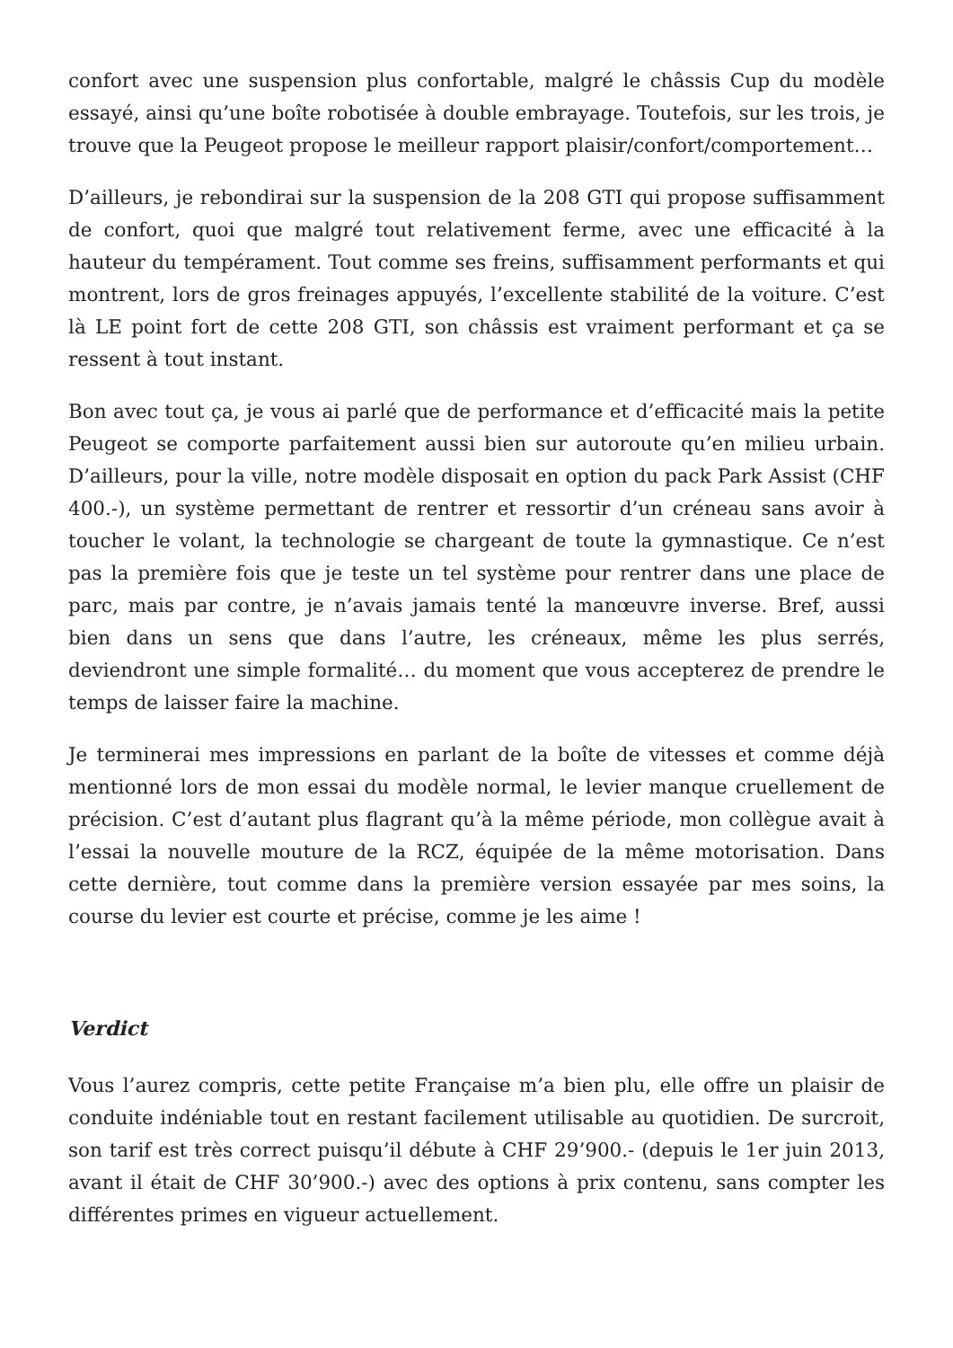confort avec une suspension plus confortable, malgré le châssis Cup du modèle essayé, ainsi qu’une boîte robotisée à double embrayage. Toutefois, sur les trois, je trouve que la Peugeot propose le meilleur rapport plaisir/confort/comportement…
D’ailleurs, je rebondirai sur la suspension de la 208 GTI qui propose suffisamment de confort, quoi que malgré tout relativement ferme, avec une efficacité à la hauteur du tempérament. Tout comme ses freins, suffisamment performants et qui montrent, lors de gros freinages appuyés, l’excellente stabilité de la voiture. C’est là LE point fort de cette 208 GTI, son châssis est vraiment performant et ça se ressent à tout instant.
Bon avec tout ça, je vous ai parlé que de performance et d’efficacité mais la petite Peugeot se comporte parfaitement aussi bien sur autoroute qu’en milieu urbain. D’ailleurs, pour la ville, notre modèle disposait en option du pack Park Assist (CHF 400.-), un système permettant de rentrer et ressortir d’un créneau sans avoir à toucher le volant, la technologie se chargeant de toute la gymnastique. Ce n’est pas la première fois que je teste un tel système pour rentrer dans une place de parc, mais par contre, je n’avais jamais tenté la manœuvre inverse. Bref, aussi bien dans un sens que dans l’autre, les créneaux, même les plus serrés, deviendront une simple formalité… du moment que vous accepterez de prendre le temps de laisser faire la machine.
Je terminerai mes impressions en parlant de la boîte de vitesses et comme déjà mentionné lors de mon essai du modèle normal, le levier manque cruellement de précision. C’est d’autant plus flagrant qu’à la même période, mon collègue avait à l’essai la nouvelle mouture de la RCZ, équipée de la même motorisation. Dans cette dernière, tout comme dans la première version essayée par mes soins, la course du levier est courte et précise, comme je les aime !
Verdict
Vous l’aurez compris, cette petite Française m’a bien plu, elle offre un plaisir de conduite indéniable tout en restant facilement utilisable au quotidien. De surcroit, son tarif est très correct puisqu’il débute à CHF 29’900.- (depuis le 1er juin 2013, avant il était de CHF 30’900.-) avec des options à prix contenu, sans compter les différentes primes en vigueur actuellement.